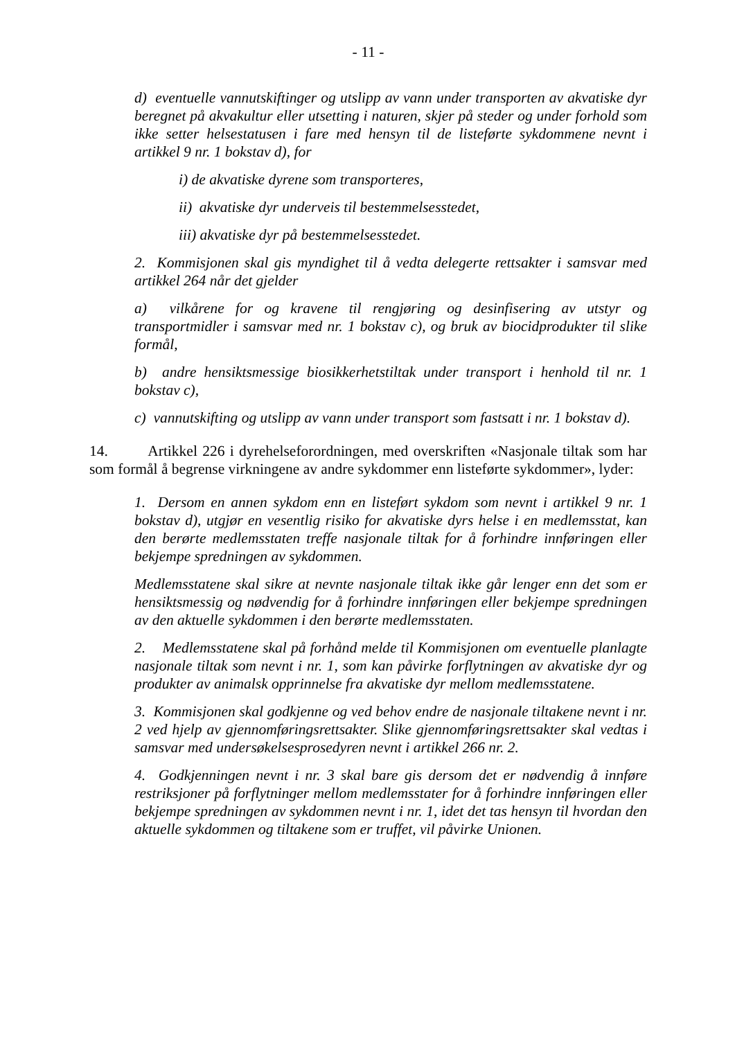- 11 -
d) eventuelle vannutskiftinger og utslipp av vann under transporten av akvatiske dyr beregnet på akvakultur eller utsetting i naturen, skjer på steder og under forhold som ikke setter helsestatusen i fare med hensyn til de listeførte sykdommene nevnt i artikkel 9 nr. 1 bokstav d), for
i) de akvatiske dyrene som transporteres,
ii) akvatiske dyr underveis til bestemmelsesstedet,
iii) akvatiske dyr på bestemmelsesstedet.
2. Kommisjonen skal gis myndighet til å vedta delegerte rettsakter i samsvar med artikkel 264 når det gjelder
a) vilkårene for og kravene til rengjøring og desinfisering av utstyr og transportmidler i samsvar med nr. 1 bokstav c), og bruk av biocidprodukter til slike formål,
b) andre hensiktsmessige biosikkerhetstiltak under transport i henhold til nr. 1 bokstav c),
c) vannutskifting og utslipp av vann under transport som fastsatt i nr. 1 bokstav d).
14. Artikkel 226 i dyrehelseforordningen, med overskriften «Nasjonale tiltak som har som formål å begrense virkningene av andre sykdommer enn listeførte sykdommer», lyder:
1. Dersom en annen sykdom enn en listeført sykdom som nevnt i artikkel 9 nr. 1 bokstav d), utgjør en vesentlig risiko for akvatiske dyrs helse i en medlemsstat, kan den berørte medlemsstaten treffe nasjonale tiltak for å forhindre innføringen eller bekjempe spredningen av sykdommen.
Medlemsstatene skal sikre at nevnte nasjonale tiltak ikke går lenger enn det som er hensiktsmessig og nødvendig for å forhindre innføringen eller bekjempe spredningen av den aktuelle sykdommen i den berørte medlemsstaten.
2. Medlemsstatene skal på forhånd melde til Kommisjonen om eventuelle planlagte nasjonale tiltak som nevnt i nr. 1, som kan påvirke forflytningen av akvatiske dyr og produkter av animalsk opprinnelse fra akvatiske dyr mellom medlemsstatene.
3. Kommisjonen skal godkjenne og ved behov endre de nasjonale tiltakene nevnt i nr. 2 ved hjelp av gjennomføringsrettsakter. Slike gjennomføringsrettsakter skal vedtas i samsvar med undersøkelsesprosedyren nevnt i artikkel 266 nr. 2.
4. Godkjenningen nevnt i nr. 3 skal bare gis dersom det er nødvendig å innføre restriksjoner på forflytninger mellom medlemsstater for å forhindre innføringen eller bekjempe spredningen av sykdommen nevnt i nr. 1, idet det tas hensyn til hvordan den aktuelle sykdommen og tiltakene som er truffet, vil påvirke Unionen.